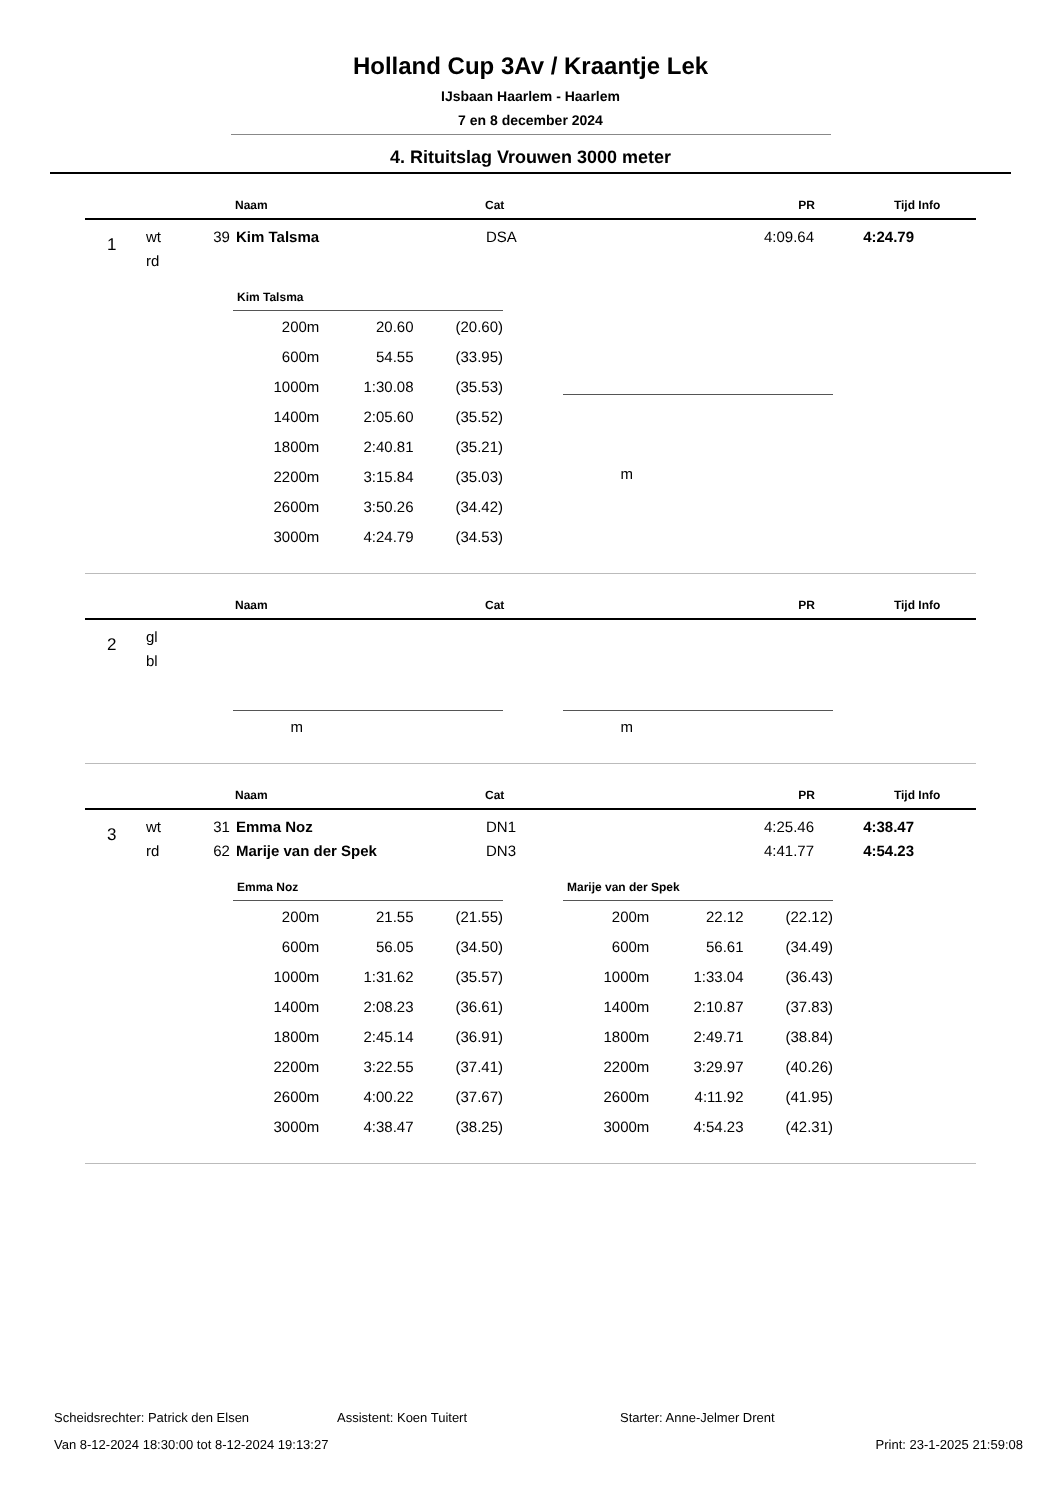Holland Cup 3Av / Kraantje Lek
IJsbaan Haarlem - Haarlem
7 en 8 december 2024
4. Rituitslag Vrouwen 3000 meter
| | | | Naam | Cat | PR | Tijd | Info |
| 1 | wt | 39 | Kim Talsma | DSA | 4:09.64 | 4:24.79 | |
| | rd | | | | | | |
| Kim Talsma | | |
| --- | --- | --- |
| 200m | 20.60 | (20.60) |
| 600m | 54.55 | (33.95) |
| 1000m | 1:30.08 | (35.53) |
| 1400m | 2:05.60 | (35.52) |
| 1800m | 2:40.81 | (35.21) |
| 2200m | 3:15.84 | (35.03) |
| 2600m | 3:50.26 | (34.42) |
| 3000m | 4:24.79 | (34.53) |
| m | | |
| | | | Naam | Cat | PR | Tijd | Info |
| 2 | gl | | | | | | |
| | bl | | | | | | |
| m | | |
| m | | |
| | | | Naam | Cat | PR | Tijd | Info |
| 3 | wt | 31 | Emma Noz | DN1 | 4:25.46 | 4:38.47 | |
| | rd | 62 | Marije van der Spek | DN3 | 4:41.77 | 4:54.23 | |
| Emma Noz | | |
| --- | --- | --- |
| 200m | 21.55 | (21.55) |
| 600m | 56.05 | (34.50) |
| 1000m | 1:31.62 | (35.57) |
| 1400m | 2:08.23 | (36.61) |
| 1800m | 2:45.14 | (36.91) |
| 2200m | 3:22.55 | (37.41) |
| 2600m | 4:00.22 | (37.67) |
| 3000m | 4:38.47 | (38.25) |
| Marije van der Spek | | |
| --- | --- | --- |
| 200m | 22.12 | (22.12) |
| 600m | 56.61 | (34.49) |
| 1000m | 1:33.04 | (36.43) |
| 1400m | 2:10.87 | (37.83) |
| 1800m | 2:49.71 | (38.84) |
| 2200m | 3:29.97 | (40.26) |
| 2600m | 4:11.92 | (41.95) |
| 3000m | 4:54.23 | (42.31) |
Scheidsrechter: Patrick den Elsen Assistent: Koen Tuitert Starter: Anne-Jelmer Drent
Van 8-12-2024 18:30:00 tot 8-12-2024 19:13:27 Print: 23-1-2025 21:59:08